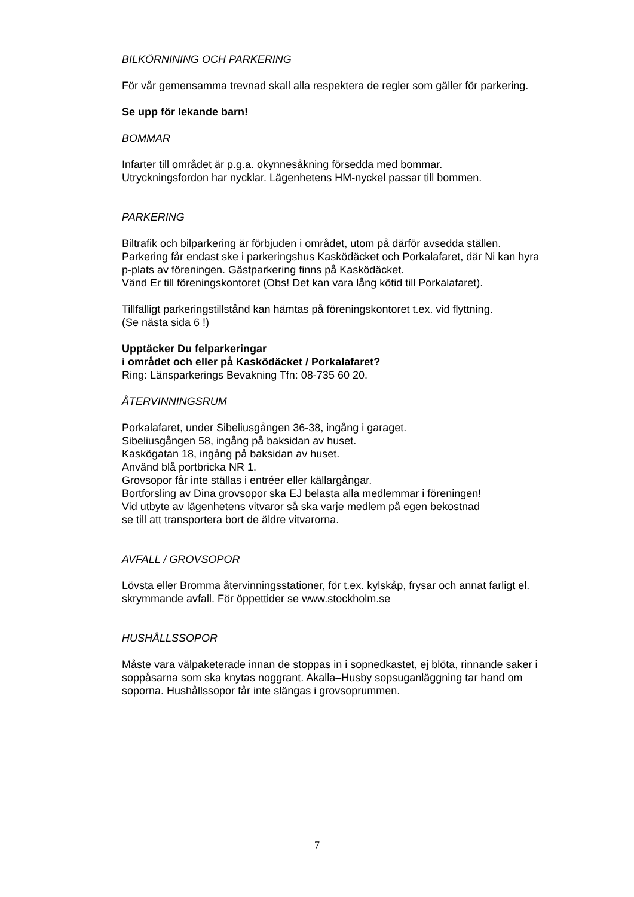BILKÖRNINING OCH PARKERING
För vår gemensamma trevnad skall alla respektera de regler som gäller för parkering.
Se upp för lekande barn!
BOMMAR
Infarter till området är p.g.a. okynnesåkning försedda med bommar.
Utryckningsfordon har nycklar. Lägenhetens HM-nyckel passar till bommen.
PARKERING
Biltrafik och bilparkering är förbjuden i området, utom på därför avsedda ställen. Parkering får endast ske i parkeringshus Kasködäcket och Porkalafaret, där Ni kan hyra p-plats av föreningen. Gästparkering finns på Kasködäcket.
Vänd Er till föreningskontoret (Obs! Det kan vara lång kötid till Porkalafaret).
Tillfälligt parkeringstillstånd kan hämtas på föreningskontoret t.ex. vid flyttning.
(Se nästa sida 6 !)
Upptäcker Du felparkeringar
i området och eller på Kasködäcket / Porkalafaret?
Ring: Länsparkerings Bevakning Tfn: 08-735 60 20.
ÅTERVINNINGSRUM
Porkalafaret, under Sibeliusgången 36-38, ingång i garaget.
Sibeliusgången 58, ingång på baksidan av huset.
Kaskögatan 18, ingång på baksidan av huset.
Använd blå portbricka NR 1.
Grovsopor får inte ställas i entréer eller källargångar.
Bortforsling av Dina grovsopor ska EJ belasta alla medlemmar i föreningen!
Vid utbyte av lägenhetens vitvaror så ska varje medlem på egen bekostnad
se till att transportera bort de äldre vitvarorna.
AVFALL / GROVSOPOR
Lövsta eller Bromma återvinningsstationer, för t.ex. kylskåp, frysar och annat farligt el. skrymmande avfall. För öppettider se www.stockholm.se
HUSHÅLLSSOPOR
Måste vara välpaketerade innan de stoppas in i sopnedkastet, ej blöta, rinnande saker i soppåsarna som ska knytas noggrant. Akalla–Husby sopsuganläggning tar hand om soporna. Hushållssopor får inte slängas i grovsoprummen.
7